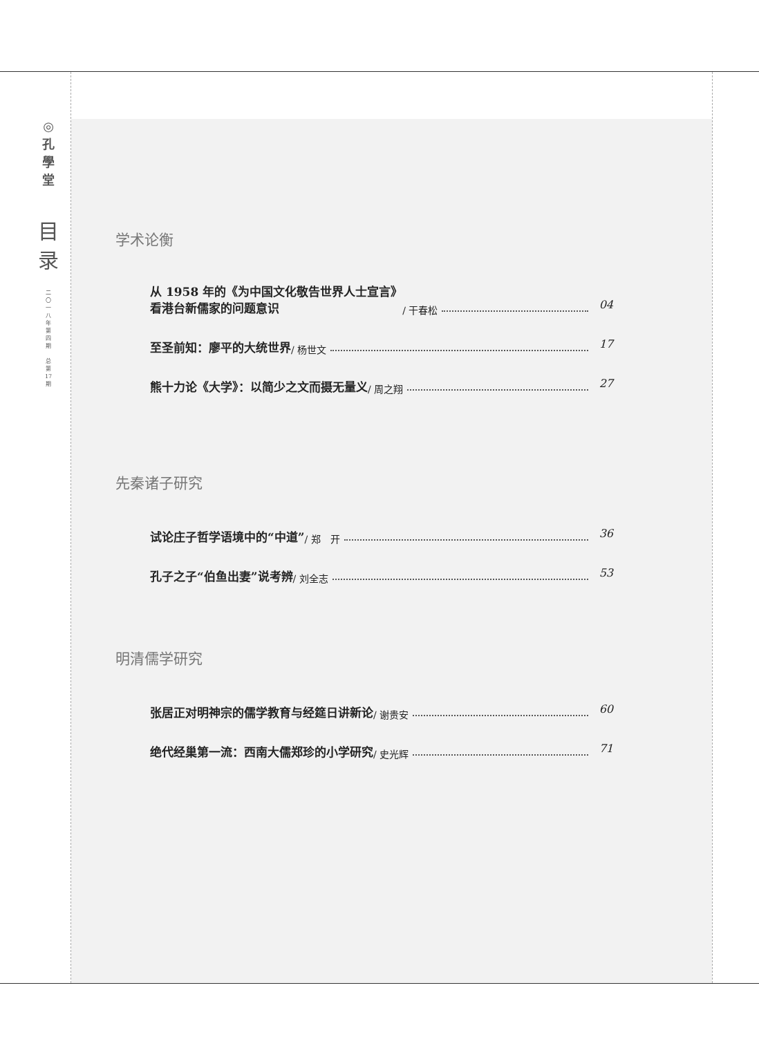◎
孔
學
堂
目
录
二
〇
一
八
年
第
四
期
总
第
17
期
学术论衡
从 1958 年的《为中国文化敬告世界人士宣言》
看港台新儒家的问题意识 / 干春松 04
至圣前知：廖平的大统世界 / 杨世文 17
熊十力论《大学》：以简少之文而摄无量义 / 周之翔 27
先秦诸子研究
试论庄子哲学语境中的“中道” / 郑　开 36
孔子之子“伯鱼出妻”说考辨 / 刘全志 53
明清儒学研究
张居正对明神宗的儒学教育与经筵日讲新论 / 谢贵安 60
绝代经巢第一流：西南大儒郑珍的小学研究 / 史光辉 71